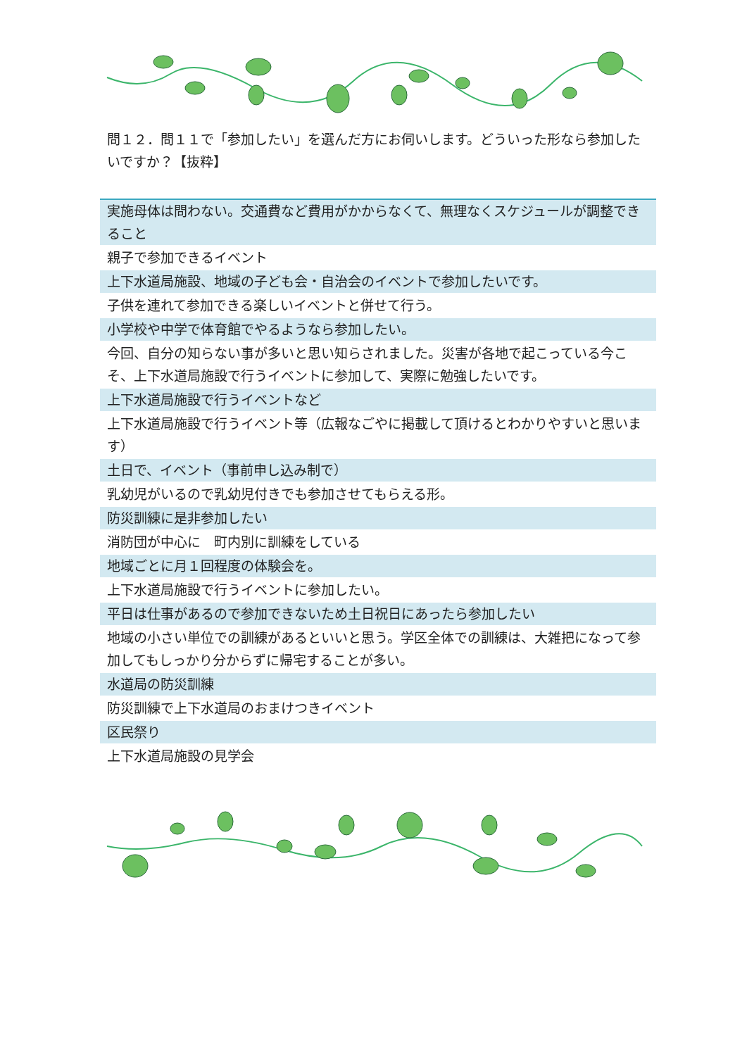問１２．問１１で「参加したい」を選んだ方にお伺いします。どういった形なら参加したいですか？【抜粋】
| 実施母体は問わない。交通費など費用がかからなくて、無理なくスケジュールが調整できること |
| 親子で参加できるイベント |
| 上下水道局施設、地域の子ども会・自治会のイベントで参加したいです。 |
| 子供を連れて参加できる楽しいイベントと併せて行う。 |
| 小学校や中学で体育館でやるようなら参加したい。 |
| 今回、自分の知らない事が多いと思い知らされました。災害が各地で起こっている今こそ、上下水道局施設で行うイベントに参加して、実際に勉強したいです。 |
| 上下水道局施設で行うイベントなど |
| 上下水道局施設で行うイベント等（広報なごやに掲載して頂けるとわかりやすいと思います） |
| 土日で、イベント（事前申し込み制で） |
| 乳幼児がいるので乳幼児付きでも参加させてもらえる形。 |
| 防災訓練に是非参加したい |
| 消防団が中心に 町内別に訓練をしている |
| 地域ごとに月１回程度の体験会を。 |
| 上下水道局施設で行うイベントに参加したい。 |
| 平日は仕事があるので参加できないため土日祝日にあったら参加したい |
| 地域の小さい単位での訓練があるといいと思う。学区全体での訓練は、大雑把になって参加してもしっかり分からずに帰宅することが多い。 |
| 水道局の防災訓練 |
| 防災訓練で上下水道局のおまけつきイベント |
| 区民祭り |
| 上下水道局施設の見学会 |